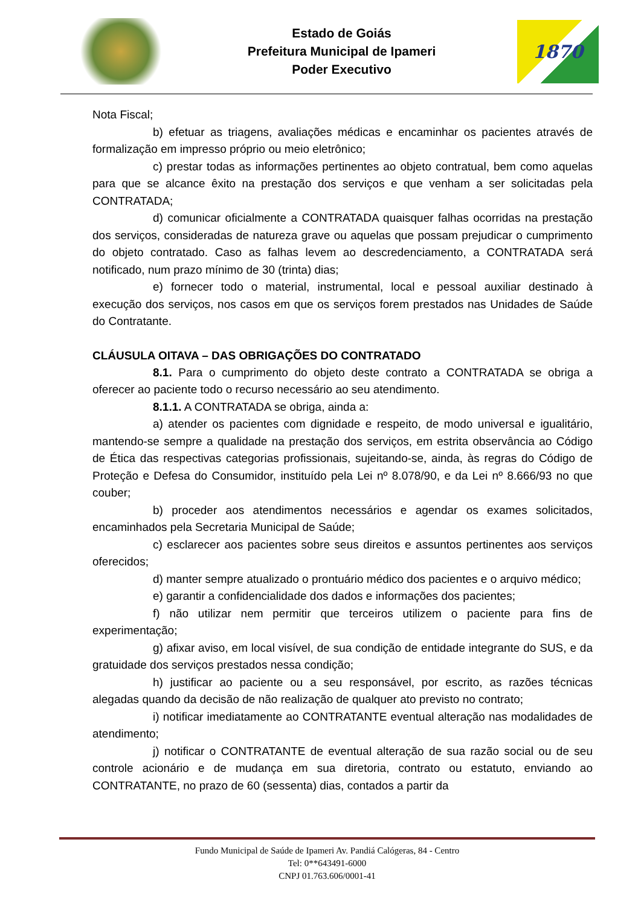Estado de Goiás
Prefeitura Municipal de Ipameri
Poder Executivo
1870
Nota Fiscal;
b) efetuar as triagens, avaliações médicas e encaminhar os pacientes através de formalização em impresso próprio ou meio eletrônico;
c) prestar todas as informações pertinentes ao objeto contratual, bem como aquelas para que se alcance êxito na prestação dos serviços e que venham a ser solicitadas pela CONTRATADA;
d) comunicar oficialmente a CONTRATADA quaisquer falhas ocorridas na prestação dos serviços, consideradas de natureza grave ou aquelas que possam prejudicar o cumprimento do objeto contratado. Caso as falhas levem ao descredenciamento, a CONTRATADA será notificado, num prazo mínimo de 30 (trinta) dias;
e) fornecer todo o material, instrumental, local e pessoal auxiliar destinado à execução dos serviços, nos casos em que os serviços forem prestados nas Unidades de Saúde do Contratante.
CLÁUSULA OITAVA – DAS OBRIGAÇÕES DO CONTRATADO
8.1. Para o cumprimento do objeto deste contrato a CONTRATADA se obriga a oferecer ao paciente todo o recurso necessário ao seu atendimento.
8.1.1. A CONTRATADA se obriga, ainda a:
a) atender os pacientes com dignidade e respeito, de modo universal e igualitário, mantendo-se sempre a qualidade na prestação dos serviços, em estrita observância ao Código de Ética das respectivas categorias profissionais, sujeitando-se, ainda, às regras do Código de Proteção e Defesa do Consumidor, instituído pela Lei nº 8.078/90, e da Lei nº 8.666/93 no que couber;
b) proceder aos atendimentos necessários e agendar os exames solicitados, encaminhados pela Secretaria Municipal de Saúde;
c) esclarecer aos pacientes sobre seus direitos e assuntos pertinentes aos serviços oferecidos;
d) manter sempre atualizado o prontuário médico dos pacientes e o arquivo médico;
e) garantir a confidencialidade dos dados e informações dos pacientes;
f) não utilizar nem permitir que terceiros utilizem o paciente para fins de experimentação;
g) afixar aviso, em local visível, de sua condição de entidade integrante do SUS, e da gratuidade dos serviços prestados nessa condição;
h) justificar ao paciente ou a seu responsável, por escrito, as razões técnicas alegadas quando da decisão de não realização de qualquer ato previsto no contrato;
i) notificar imediatamente ao CONTRATANTE eventual alteração nas modalidades de atendimento;
j) notificar o CONTRATANTE de eventual alteração de sua razão social ou de seu controle acionário e de mudança em sua diretoria, contrato ou estatuto, enviando ao CONTRATANTE, no prazo de 60 (sessenta) dias, contados a partir da
Fundo Municipal de Saúde de Ipameri Av. Pandiá Calógeras, 84 - Centro
Tel: 0**643491-6000
CNPJ 01.763.606/0001-41